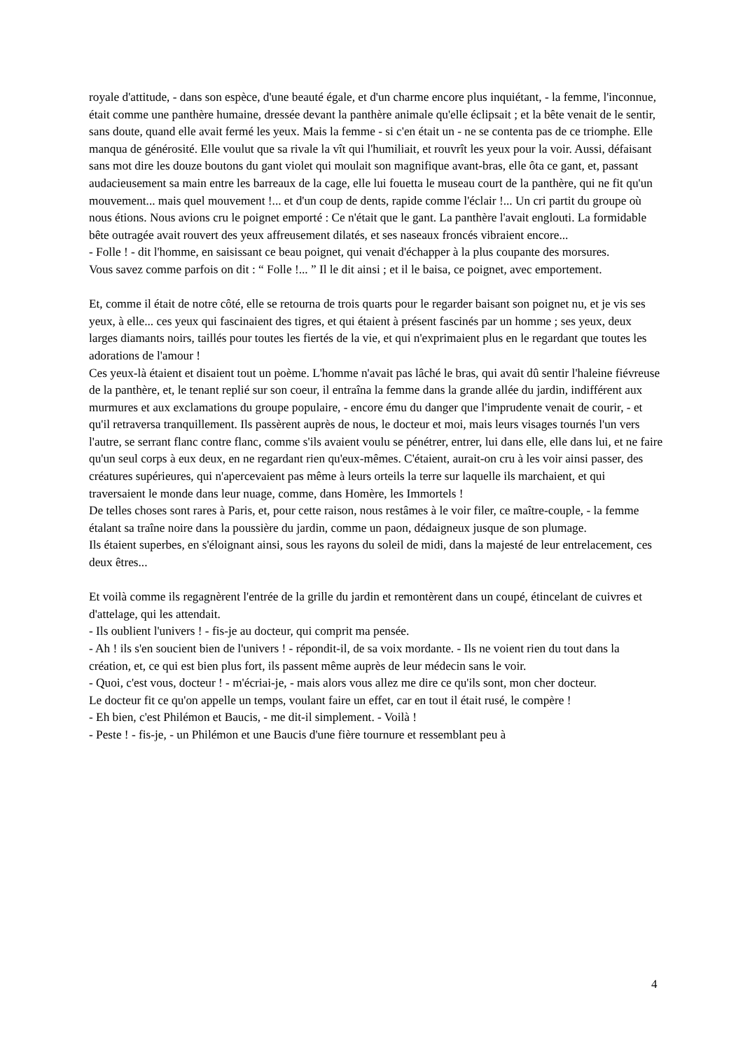royale d'attitude, - dans son espèce, d'une beauté égale, et d'un charme encore plus inquiétant, - la femme, l'inconnue, était comme une panthère humaine, dressée devant la panthère animale qu'elle éclipsait ; et la bête venait de le sentir, sans doute, quand elle avait fermé les yeux. Mais la femme - si c'en était un - ne se contenta pas de ce triomphe. Elle manqua de générosité. Elle voulut que sa rivale la vît qui l'humiliait, et rouvrît les yeux pour la voir. Aussi, défaisant sans mot dire les douze boutons du gant violet qui moulait son magnifique avant-bras, elle ôta ce gant, et, passant audacieusement sa main entre les barreaux de la cage, elle lui fouetta le museau court de la panthère, qui ne fit qu'un mouvement... mais quel mouvement !... et d'un coup de dents, rapide comme l'éclair !... Un cri partit du groupe où nous étions. Nous avions cru le poignet emporté : Ce n'était que le gant. La panthère l'avait englouti. La formidable bête outragée avait rouvert des yeux affreusement dilatés, et ses naseaux froncés vibraient encore...
- Folle ! - dit l'homme, en saisissant ce beau poignet, qui venait d'échapper à la plus coupante des morsures.
Vous savez comme parfois on dit : “ Folle !... ” Il le dit ainsi ; et il le baisa, ce poignet, avec emportement.
Et, comme il était de notre côté, elle se retourna de trois quarts pour le regarder baisant son poignet nu, et je vis ses yeux, à elle... ces yeux qui fascinaient des tigres, et qui étaient à présent fascinés par un homme ; ses yeux, deux larges diamants noirs, taillés pour toutes les fiertés de la vie, et qui n'exprimaient plus en le regardant que toutes les adorations de l'amour !
Ces yeux-là étaient et disaient tout un poème. L'homme n'avait pas lâché le bras, qui avait dû sentir l'haleine fiévreuse de la panthère, et, le tenant replié sur son coeur, il entraîna la femme dans la grande allée du jardin, indifférent aux murmures et aux exclamations du groupe populaire, - encore ému du danger que l'imprudente venait de courir, - et qu'il retraversa tranquillement. Ils passèrent auprès de nous, le docteur et moi, mais leurs visages tournés l'un vers l'autre, se serrant flanc contre flanc, comme s'ils avaient voulu se pénétrer, entrer, lui dans elle, elle dans lui, et ne faire qu'un seul corps à eux deux, en ne regardant rien qu'eux-mêmes. C'étaient, aurait-on cru à les voir ainsi passer, des créatures supérieures, qui n'apercevaient pas même à leurs orteils la terre sur laquelle ils marchaient, et qui traversaient le monde dans leur nuage, comme, dans Homère, les Immortels !
De telles choses sont rares à Paris, et, pour cette raison, nous restâmes à le voir filer, ce maître-couple, - la femme étalant sa traîne noire dans la poussière du jardin, comme un paon, dédaigneux jusque de son plumage.
Ils étaient superbes, en s'éloignant ainsi, sous les rayons du soleil de midi, dans la majesté de leur entrelacement, ces deux êtres...
Et voilà comme ils regagnèrent l'entrée de la grille du jardin et remontèrent dans un coupé, étincelant de cuivres et d'attelage, qui les attendait.
- Ils oublient l'univers ! - fis-je au docteur, qui comprit ma pensée.
- Ah ! ils s'en soucient bien de l'univers ! - répondit-il, de sa voix mordante. - Ils ne voient rien du tout dans la création, et, ce qui est bien plus fort, ils passent même auprès de leur médecin sans le voir.
- Quoi, c'est vous, docteur ! - m'écriai-je, - mais alors vous allez me dire ce qu'ils sont, mon cher docteur.
Le docteur fit ce qu'on appelle un temps, voulant faire un effet, car en tout il était rusé, le compère !
- Eh bien, c'est Philémon et Baucis, - me dit-il simplement. - Voilà !
- Peste ! - fis-je, - un Philémon et une Baucis d'une fière tournure et ressemblant peu à
4